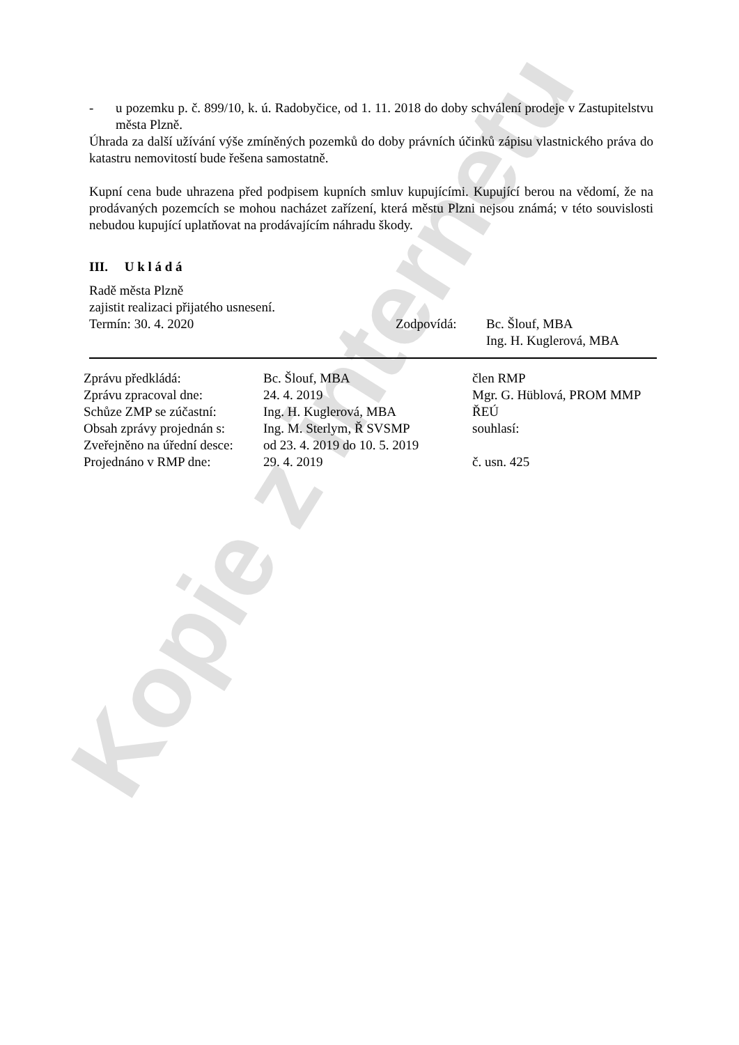Kopie z internetu
- u pozemku p. č. 899/10, k. ú. Radobyčice, od 1. 11. 2018 do doby schválení prodeje v Zastupitelstvu města Plzně.
Úhrada za další užívání výše zmíněných pozemků do doby právních účinků zápisu vlastnického práva do katastru nemovitostí bude řešena samostatně.
Kupní cena bude uhrazena před podpisem kupních smluv kupujícími. Kupující berou na vědomí, že na prodávaných pozemcích se mohou nacházet zařízení, která městu Plzni nejsou známá; v této souvislosti nebudou kupující uplatňovat na prodávajícím náhradu škody.
III. U k l á d á
Radě města Plzně
zajistit realizaci přijatého usnesení.
| Termín: 30. 4. 2020 | Zodpovídá: | Bc. Šlouf, MBA Ing. H. Kuglerová, MBA |
| Zprávu předkládá: | Bc. Šlouf, MBA | člen RMP |
| Zprávu zpracoval dne: | 24. 4. 2019 | Mgr. G. Hüblová, PROM MMP |
| Schůze ZMP se zúčastní: | Ing. H. Kuglerová, MBA | ŘEÚ |
| Obsah zprávy projednán s: | Ing. M. Sterlym, Ř SVSMP | souhlasí: |
| Zveřejněno na úřední desce: | od 23. 4. 2019 do 10. 5. 2019 | |
| Projednáno v RMP dne: | 29. 4. 2019 | č. usn. 425 |